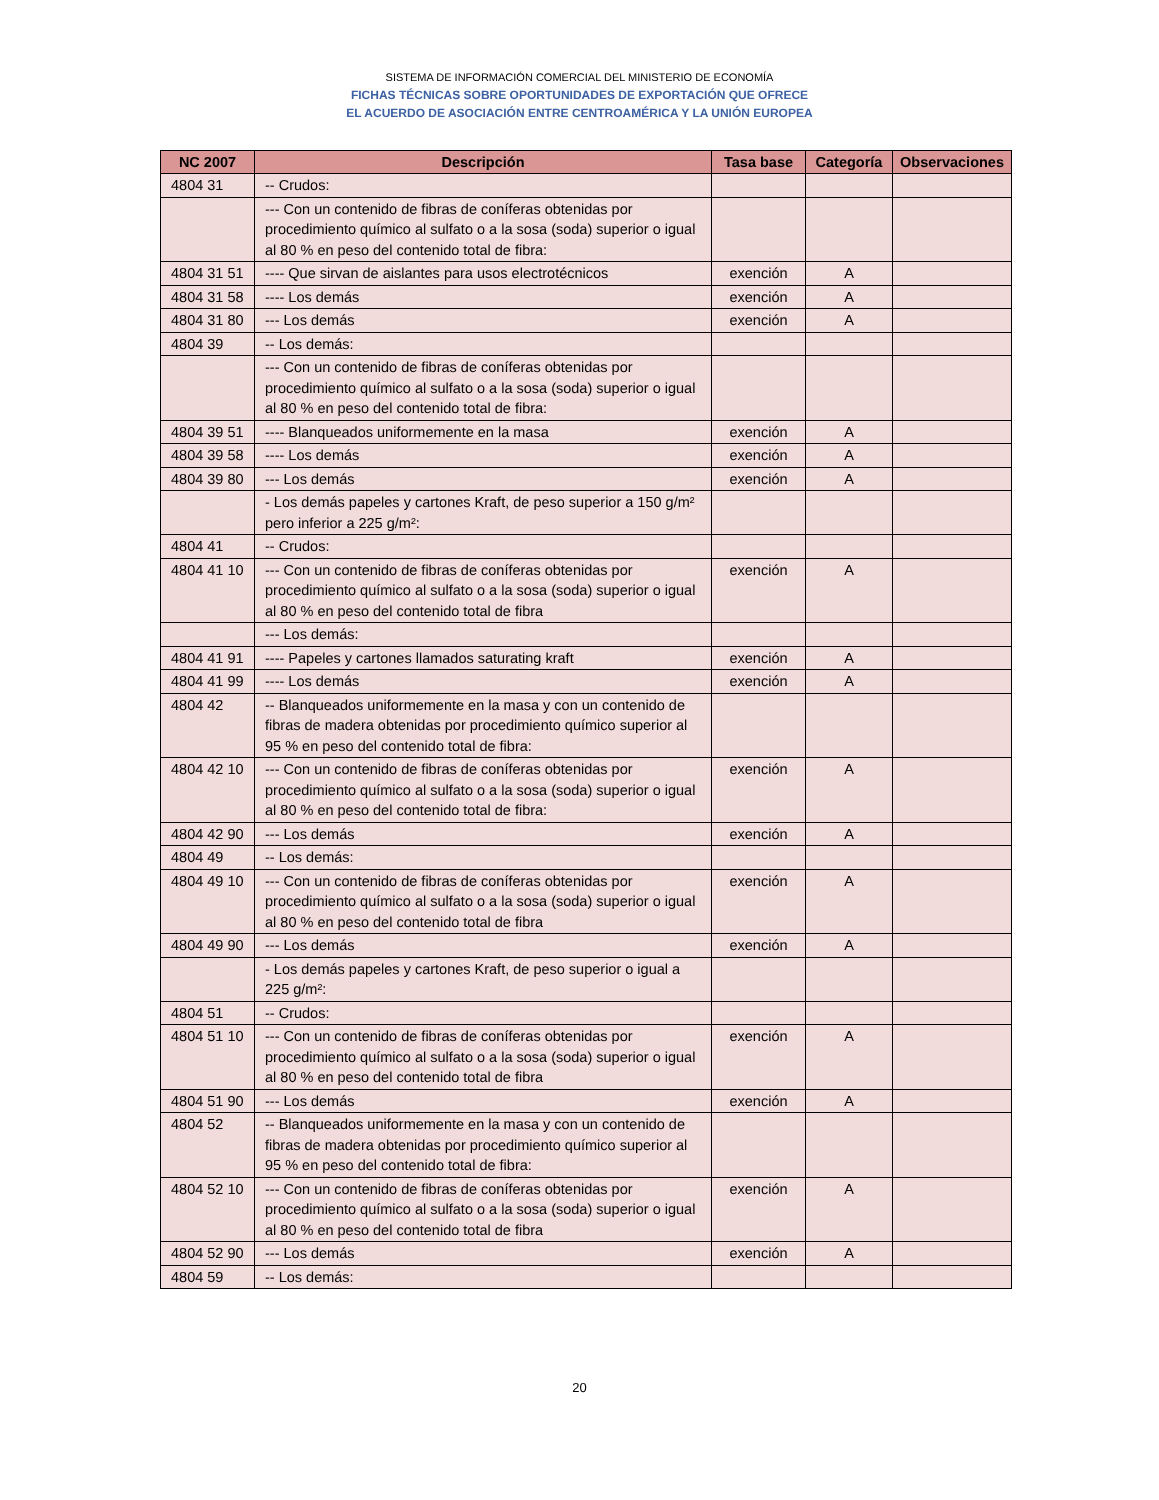SISTEMA DE INFORMACIÓN COMERCIAL DEL MINISTERIO DE ECONOMÍA
FICHAS TÉCNICAS SOBRE OPORTUNIDADES DE EXPORTACIÓN QUE OFRECE
EL ACUERDO DE ASOCIACIÓN ENTRE CENTROAMÉRICA Y LA UNIÓN EUROPEA
| NC 2007 | Descripción | Tasa base | Categoría | Observaciones |
| --- | --- | --- | --- | --- |
| 4804 31 | -- Crudos: | | | |
| | --- Con un contenido de fibras de coníferas obtenidas por procedimiento químico al sulfato o a la sosa (soda) superior o igual al 80 % en peso del contenido total de fibra: | | | |
| 4804 31 51 | ---- Que sirvan de aislantes para usos electrotécnicos | exención | A | |
| 4804 31 58 | ---- Los demás | exención | A | |
| 4804 31 80 | --- Los demás | exención | A | |
| 4804 39 | -- Los demás: | | | |
| | --- Con un contenido de fibras de coníferas obtenidas por procedimiento químico al sulfato o a la sosa (soda) superior o igual al 80 % en peso del contenido total de fibra: | | | |
| 4804 39 51 | ---- Blanqueados uniformemente en la masa | exención | A | |
| 4804 39 58 | ---- Los demás | exención | A | |
| 4804 39 80 | --- Los demás | exención | A | |
| | - Los demás papeles y cartones Kraft, de peso superior a 150 g/m² pero inferior a 225 g/m²: | | | |
| 4804 41 | -- Crudos: | | | |
| 4804 41 10 | --- Con un contenido de fibras de coníferas obtenidas por procedimiento químico al sulfato o a la sosa (soda) superior o igual al 80 % en peso del contenido total de fibra | exención | A | |
| | --- Los demás: | | | |
| 4804 41 91 | ---- Papeles y cartones llamados saturating kraft | exención | A | |
| 4804 41 99 | ---- Los demás | exención | A | |
| 4804 42 | -- Blanqueados uniformemente en la masa y con un contenido de fibras de madera obtenidas por procedimiento químico superior al 95 % en peso del contenido total de fibra: | | | |
| 4804 42 10 | --- Con un contenido de fibras de coníferas obtenidas por procedimiento químico al sulfato o a la sosa (soda) superior o igual al 80 % en peso del contenido total de fibra: | exención | A | |
| 4804 42 90 | --- Los demás | exención | A | |
| 4804 49 | -- Los demás: | | | |
| 4804 49 10 | --- Con un contenido de fibras de coníferas obtenidas por procedimiento químico al sulfato o a la sosa (soda) superior o igual al 80 % en peso del contenido total de fibra | exención | A | |
| 4804 49 90 | --- Los demás | exención | A | |
| | - Los demás papeles y cartones Kraft, de peso superior o igual a 225 g/m²: | | | |
| 4804 51 | -- Crudos: | | | |
| 4804 51 10 | --- Con un contenido de fibras de coníferas obtenidas por procedimiento químico al sulfato o a la sosa (soda) superior o igual al 80 % en peso del contenido total de fibra | exención | A | |
| 4804 51 90 | --- Los demás | exención | A | |
| 4804 52 | -- Blanqueados uniformemente en la masa y con un contenido de fibras de madera obtenidas por procedimiento químico superior al 95 % en peso del contenido total de fibra: | | | |
| 4804 52 10 | --- Con un contenido de fibras de coníferas obtenidas por procedimiento químico al sulfato o a la sosa (soda) superior o igual al 80 % en peso del contenido total de fibra | exención | A | |
| 4804 52 90 | --- Los demás | exención | A | |
| 4804 59 | -- Los demás: | | | |
20